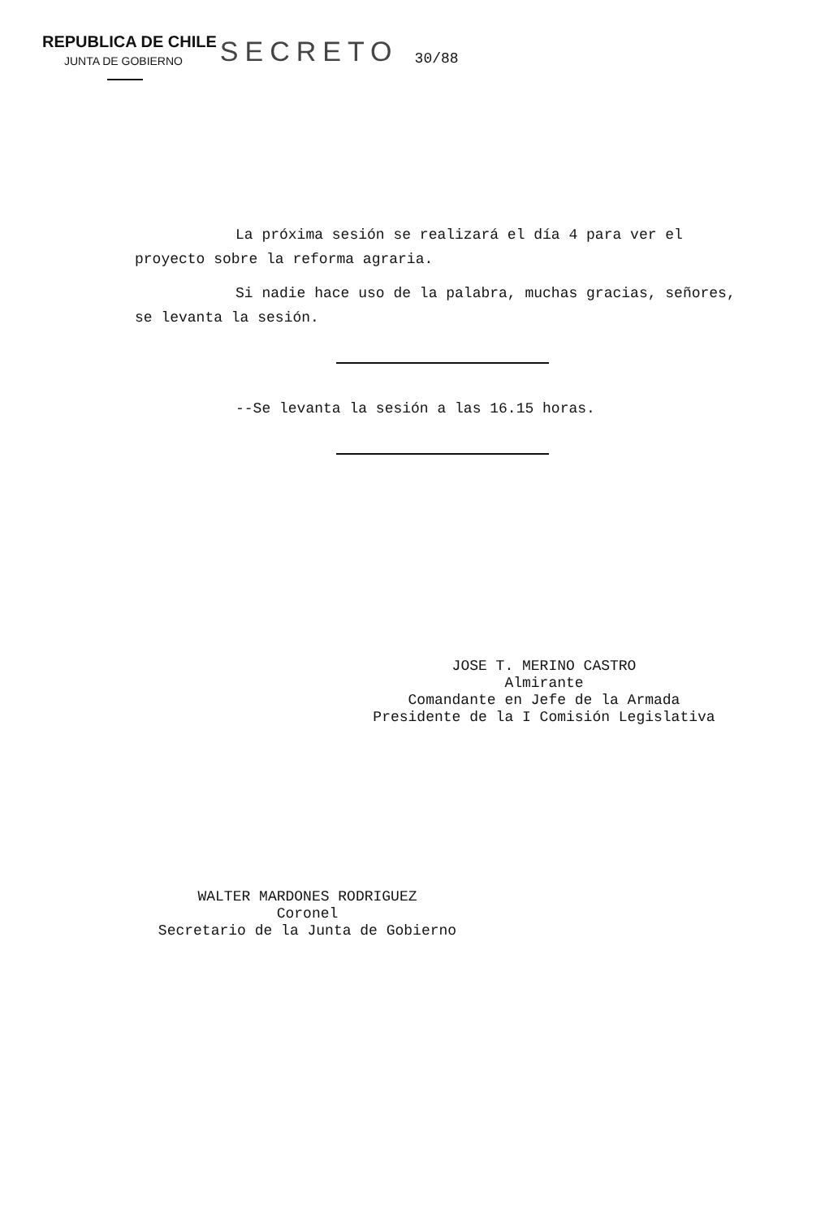REPUBLICA DE CHILE
JUNTA DE GOBIERNO
SECRETO
30/88
La próxima sesión se realizará el día 4 para ver el proyecto sobre la reforma agraria.
Si nadie hace uso de la palabra, muchas gracias, señores, se levanta la sesión.
--Se levanta la sesión a las 16.15 horas.
JOSE T. MERINO CASTRO
Almirante
Comandante en Jefe de la Armada
Presidente de la I Comisión Legislativa
WALTER MARDONES RODRIGUEZ
Coronel
Secretario de la Junta de Gobierno